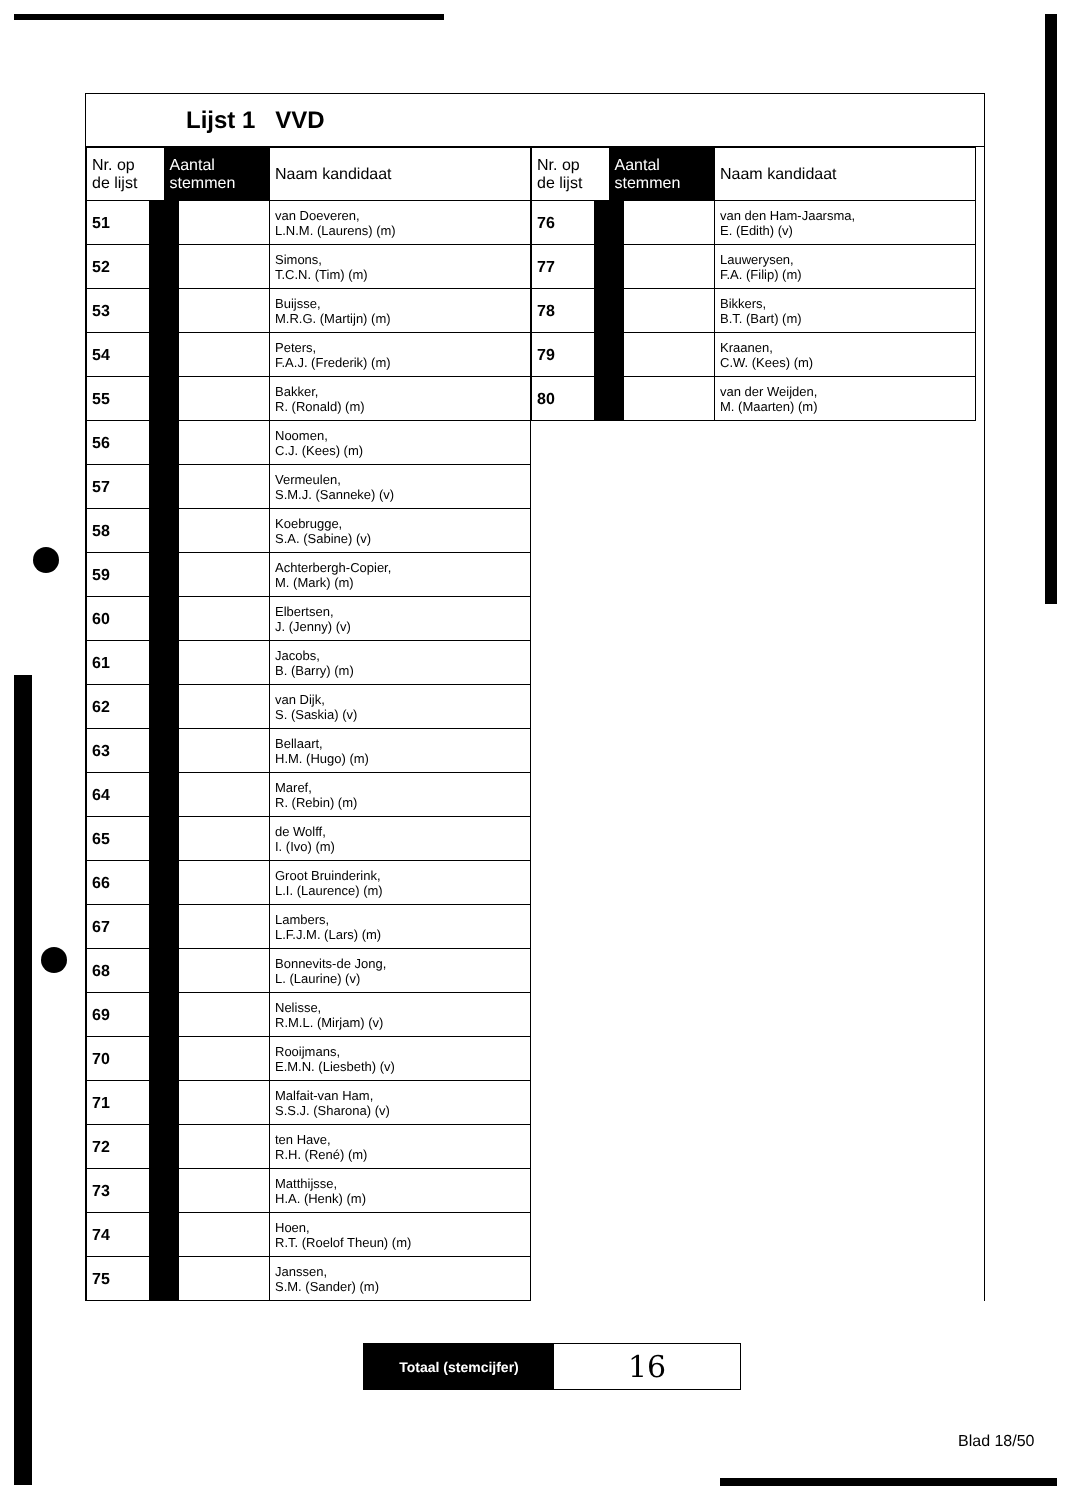Lijst 1 VVD
| Nr. op de lijst | Aantal stemmen | Naam kandidaat |
| --- | --- | --- |
| 51 | | van Doeveren, L.N.M. (Laurens) (m) |
| 52 | | Simons, T.C.N. (Tim) (m) |
| 53 | | Buijsse, M.R.G. (Martijn) (m) |
| 54 | | Peters, F.A.J. (Frederik) (m) |
| 55 | | Bakker, R. (Ronald) (m) |
| 56 | | Noomen, C.J. (Kees) (m) |
| 57 | | Vermeulen, S.M.J. (Sanneke) (v) |
| 58 | | Koebrugge, S.A. (Sabine) (v) |
| 59 | | Achterbergh-Copier, M. (Mark) (m) |
| 60 | | Elbertsen, J. (Jenny) (v) |
| 61 | | Jacobs, B. (Barry) (m) |
| 62 | | van Dijk, S. (Saskia) (v) |
| 63 | | Bellaart, H.M. (Hugo) (m) |
| 64 | | Maref, R. (Rebin) (m) |
| 65 | | de Wolff, I. (Ivo) (m) |
| 66 | | Groot Bruinderink, L.I. (Laurence) (m) |
| 67 | | Lambers, L.F.J.M. (Lars) (m) |
| 68 | | Bonnevits-de Jong, L. (Laurine) (v) |
| 69 | | Nelisse, R.M.L. (Mirjam) (v) |
| 70 | | Rooijmans, E.M.N. (Liesbeth) (v) |
| 71 | | Malfait-van Ham, S.S.J. (Sharona) (v) |
| 72 | | ten Have, R.H. (René) (m) |
| 73 | | Matthijsse, H.A. (Henk) (m) |
| 74 | | Hoen, R.T. (Roelof Theun) (m) |
| 75 | | Janssen, S.M. (Sander) (m) |
| Nr. op de lijst | Aantal stemmen | Naam kandidaat |
| --- | --- | --- |
| 76 | | van den Ham-Jaarsma, E. (Edith) (v) |
| 77 | | Lauwerysen, F.A. (Filip) (m) |
| 78 | | Bikkers, B.T. (Bart) (m) |
| 79 | | Kraanen, C.W. (Kees) (m) |
| 80 | | van der Weijden, M. (Maarten) (m) |
Totaal (stemcijfer)
16
Blad 18/50